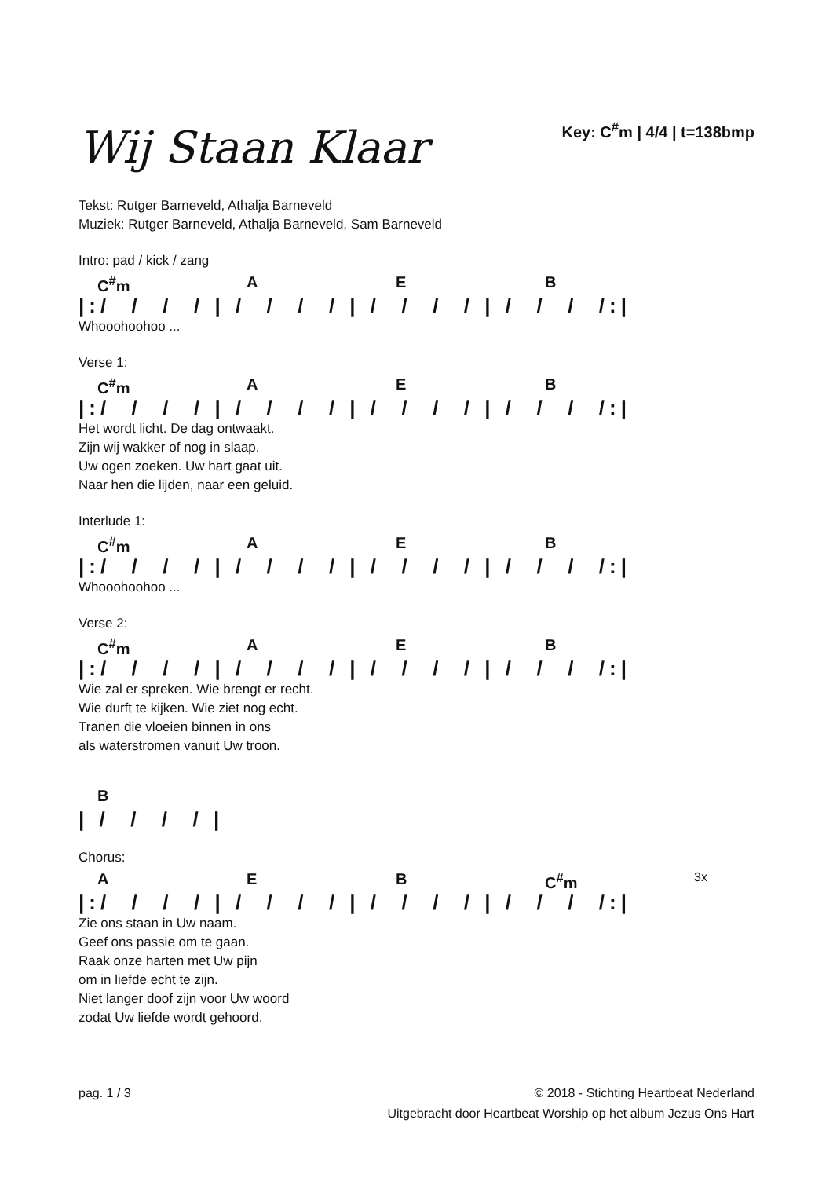Wij Staan Klaar
Key: C<sup>#</sup>m | 4/4 | t=138bmp
Tekst: Rutger Barneveld, Athalja Barneveld
Muziek: Rutger Barneveld, Athalja Barneveld, Sam Barneveld
Intro: pad / kick / zang
C<sup>#</sup>m A E B
|:/ / / / | / / / / | / / / / | / / / /:|
Whooohoohoo ...
Verse 1:
C<sup>#</sup>m A E B
|:/ / / / | / / / / | / / / / | / / / /:|
Het wordt licht. De dag ontwaakt.
Zijn wij wakker of nog in slaap.
Uw ogen zoeken. Uw hart gaat uit.
Naar hen die lijden, naar een geluid.
Interlude 1:
C<sup>#</sup>m A E B
|:/ / / / | / / / / | / / / / | / / / /:|
Whooohoohoo ...
Verse 2:
C<sup>#</sup>m A E B
|:/ / / / | / / / / | / / / / | / / / /:|
Wie zal er spreken. Wie brengt er recht.
Wie durft te kijken. Wie ziet nog echt.
Tranen die vloeien binnen in ons
als waterstromen vanuit Uw troon.
B
| / / / / |
Chorus:
A E B C<sup>#</sup>m 3x
|:/ / / / | / / / / | / / / / | / / / /:|
Zie ons staan in Uw naam.
Geef ons passie om te gaan.
Raak onze harten met Uw pijn
om in liefde echt te zijn.
Niet langer doof zijn voor Uw woord
zodat Uw liefde wordt gehoord.
pag. 1 / 3 © 2018 - Stichting Heartbeat Nederland
Uitgebracht door Heartbeat Worship op het album Jezus Ons Hart